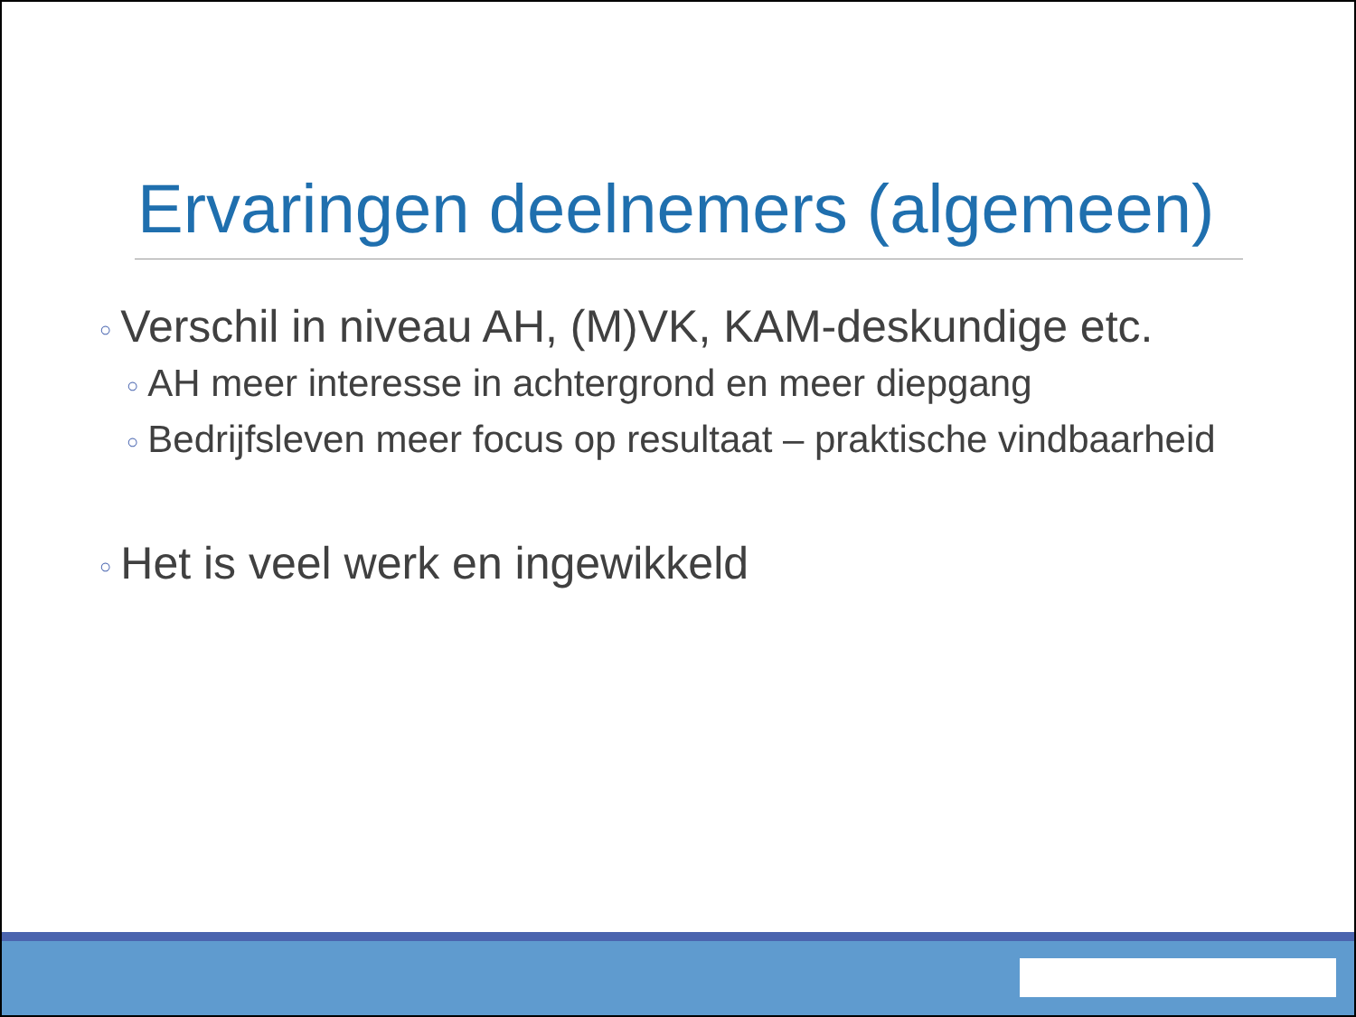Ervaringen deelnemers (algemeen)
○ Verschil in niveau AH, (M)VK, KAM-deskundige etc.
○ AH meer interesse in achtergrond en meer diepgang
○ Bedrijfsleven meer focus op resultaat – praktische vindbaarheid
○ Het is veel werk en ingewikkeld